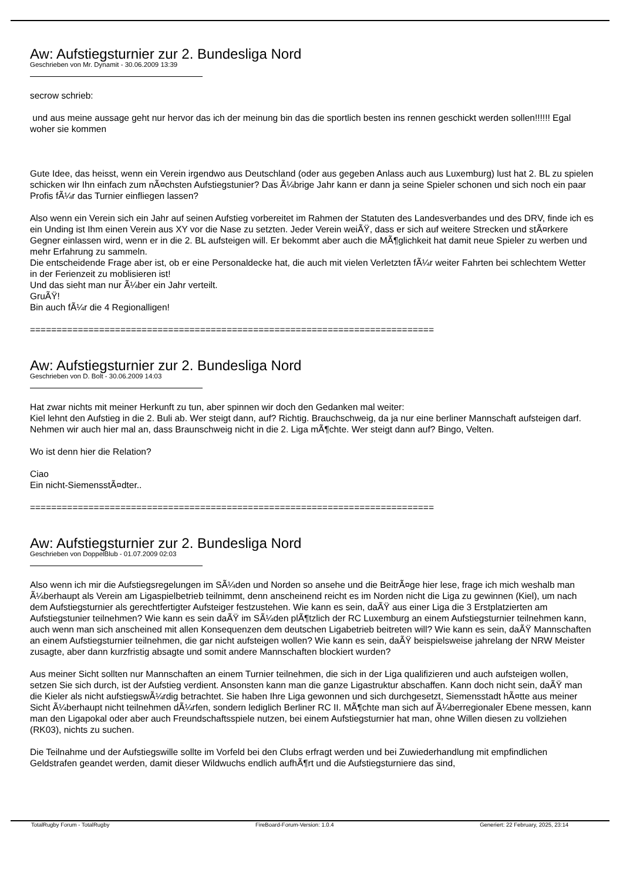Aw: Aufstiegsturnier zur 2. Bundesliga Nord
Geschrieben von Mr. Dynamit - 30.06.2009 13:39
secrow schrieb:
und aus meine aussage geht nur hervor das ich der meinung bin das die sportlich besten ins rennen geschickt werden sollen!!!!!! Egal woher sie kommen
Gute Idee, das heisst, wenn ein Verein irgendwo aus Deutschland (oder aus gegeben Anlass auch aus Luxemburg) lust hat 2. BL zu spielen schicken wir Ihn einfach zum nÃ¤chsten Aufstiegstunier? Das Ã¼brige Jahr kann er dann ja seine Spieler schonen und sich noch ein paar Profis fÃ¼r das Turnier einfliegen lassen?
Also wenn ein Verein sich ein Jahr auf seinen Aufstieg vorbereitet im Rahmen der Statuten des Landesverbandes und des DRV, finde ich es ein Unding ist Ihm einen Verein aus XY vor die Nase zu setzten. Jeder Verein weiÃŸ, dass er sich auf weitere Strecken und stÃ¤rkere Gegner einlassen wird, wenn er in die 2. BL aufsteigen will. Er bekommt aber auch die MÃ¶glichkeit hat damit neue Spieler zu werben und mehr Erfahrung zu sammeln.
Die entscheidende Frage aber ist, ob er eine Personaldecke hat, die auch mit vielen Verletzten fÃ¼r weiter Fahrten bei schlechtem Wetter in der Ferienzeit zu moblisieren ist!
Und das sieht man nur Ã¼ber ein Jahr verteilt.
GruÃŸ!
Bin auch fÃ¼r die 4 Regionalligen!
============================================================================
Aw: Aufstiegsturnier zur 2. Bundesliga Nord
Geschrieben von D. Bolt - 30.06.2009 14:03
Hat zwar nichts mit meiner Herkunft zu tun, aber spinnen wir doch den Gedanken mal weiter:
Kiel lehnt den Aufstieg in die 2. Buli ab. Wer steigt dann, auf? Richtig. Brauchschweig, da ja nur eine berliner Mannschaft aufsteigen darf.
Nehmen wir auch hier mal an, dass Braunschweig nicht in die 2. Liga mÃ¶chte. Wer steigt dann auf? Bingo, Velten.
Wo ist denn hier die Relation?
Ciao
Ein nicht-SiemensstÃ¤dter..
============================================================================
Aw: Aufstiegsturnier zur 2. Bundesliga Nord
Geschrieben von DoppelBlub - 01.07.2009 02:03
Also wenn ich mir die Aufstiegsregelungen im SÃ¼den und Norden so ansehe und die BeitrÃ¤ge hier lese, frage ich mich weshalb man Ã¼berhaupt als Verein am Ligaspielbetrieb teilnimmt, denn anscheinend reicht es im Norden nicht die Liga zu gewinnen (Kiel), um nach dem Aufstiegsturnier als gerechtfertigter Aufsteiger festzustehen. Wie kann es sein, daÃŸ aus einer Liga die 3 Erstplatzierten am Aufstiegstunier teilnehmen? Wie kann es sein daÃŸ im SÃ¼den plÃ¶tzlich der RC Luxemburg an einem Aufstiegsturnier teilnehmen kann, auch wenn man sich anscheined mit allen Konsequenzen dem deutschen Ligabetrieb beitreten will? Wie kann es sein, daÃŸ Mannschaften an einem Aufstiegsturnier teilnehmen, die gar nicht aufsteigen wollen? Wie kann es sein, daÃŸ beispielsweise jahrelang der NRW Meister zusagte, aber dann kurzfristig absagte und somit andere Mannschaften blockiert wurden?
Aus meiner Sicht sollten nur Mannschaften an einem Turnier teilnehmen, die sich in der Liga qualifizieren und auch aufsteigen wollen, setzen Sie sich durch, ist der Aufstieg verdient. Ansonsten kann man die ganze Ligastruktur abschaffen. Kann doch nicht sein, daÃŸ man die Kieler als nicht aufstiegswÃ¼rdig betrachtet. Sie haben Ihre Liga gewonnen und sich durchgesetzt, Siemensstadt hÃ¤tte aus meiner Sicht Ã¼berhaupt nicht teilnehmen dÃ¼rfen, sondern lediglich Berliner RC II. MÃ¶chte man sich auf Ã¼berregionaler Ebene messen, kann man den Ligapokal oder aber auch Freundschaftsspiele nutzen, bei einem Aufstiegsturnier hat man, ohne Willen diesen zu vollziehen (RK03), nichts zu suchen.
Die Teilnahme und der Aufstiegswille sollte im Vorfeld bei den Clubs erfragt werden und bei Zuwiederhandlung mit empfindlichen Geldstrafen geandet werden, damit dieser Wildwuchs endlich aufhÃ¶rt und die Aufstiegsturniere das sind,
TotalRugby Forum - TotalRugby FireBoard-Forum-Version: 1.0.4 Generiert: 22 February, 2025, 23:14